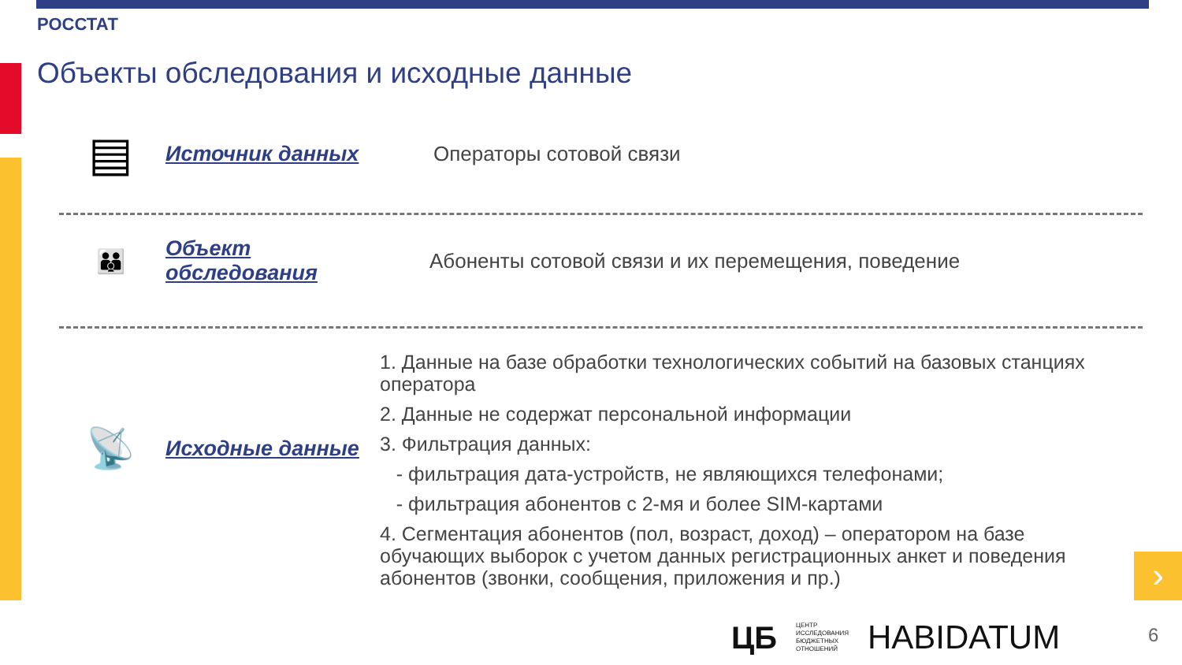РОССТАТ
Объекты обследования и исходные данные
▤
Источник данных Операторы сотовой связи
👪
Объект обследования
Абоненты сотовой связи и их перемещения, поведение
📡
Исходные данные
1. Данные на базе обработки технологических событий на базовых станциях оператора
2. Данные не содержат персональной информации
3. Фильтрация данных:
- фильтрация дата-устройств, не являющихся телефонами;
- фильтрация абонентов с 2-мя и более SIM-картами
4. Сегментация абонентов (пол, возраст, доход) – оператором на базе обучающих выборок с учетом данных регистрационных анкет и поведения абонентов (звонки, сообщения, приложения и пр.)
›
ЦБ ЦЕНТР
ИССЛЕДОВАНИЯ
БЮДЖЕТНЫХ
ОТНОШЕНИЙ HABIDATUM
6